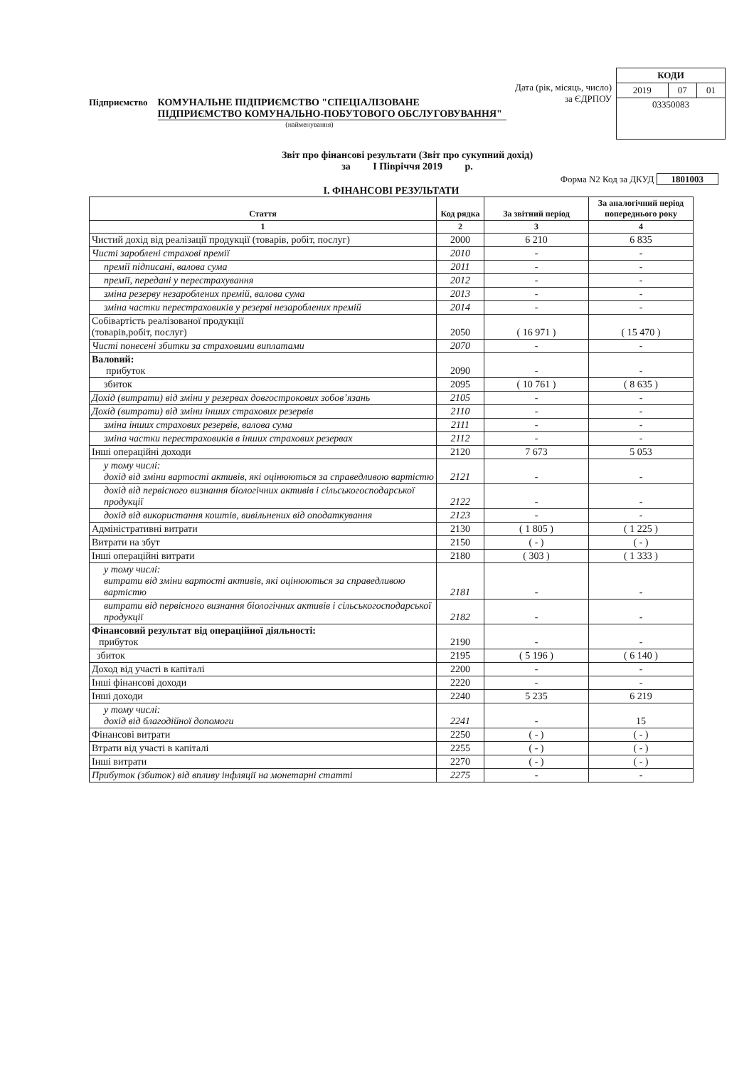Дата (рік, місяць, число)
за ЄДРПОУ
| КОДИ | | |
| 2019 | 07 | 01 |
| 03350083 | | |
Підприємство КОМУНАЛЬНЕ ПІДПРИЄМСТВО "СПЕЦІАЛІЗОВАНЕ ПІДПРИЄМСТВО КОМУНАЛЬНО-ПОБУТОВОГО ОБСЛУГОВУВАННЯ"
(найменування)
Звіт про фінансові результати (Звіт про сукупний дохід)
за І Півріччя 2019 р.
Форма N2 Код за ДКУД 1801003
І. ФІНАНСОВІ РЕЗУЛЬТАТИ
| Стаття | Код рядка | За звітний період | За аналогічний період попереднього року |
| --- | --- | --- | --- |
| 1 | 2 | 3 | 4 |
| Чистий дохід від реалізації продукції (товарів, робіт, послуг) | 2000 | 6 210 | 6 835 |
| Чисті зароблені страхові премії | 2010 | - | - |
| премії підписані, валова сума | 2011 | - | - |
| премії, передані у перестрахування | 2012 | - | - |
| зміна резерву незароблених премій, валова сума | 2013 | - | - |
| зміна частки перестраховиків у резерві незароблених премій | 2014 | - | - |
| Собівартість реалізованої продукції (товарів,робіт, послуг) | 2050 | ( 16 971 ) | ( 15 470 ) |
| Чисті понесені збитки за страховими виплатами | 2070 | - | - |
| Валовий: прибуток | 2090 | - | - |
| збиток | 2095 | ( 10 761 ) | ( 8 635 ) |
| Дохід (витрати) від зміни у резервах довгострокових зобов’язань | 2105 | - | - |
| Дохід (витрати) від зміни інших страхових резервів | 2110 | - | - |
| зміна інших страхових резервів, валова сума | 2111 | - | - |
| зміна частки перестраховиків в інших страхових резервах | 2112 | - | - |
| Інші операційні доходи | 2120 | 7 673 | 5 053 |
| у тому числі: дохід від зміни вартості активів, які оцінюються за справедливою вартістю | 2121 | - | - |
| дохід від первісного визнання біологічних активів і сільськогосподарської продукції | 2122 | - | - |
| дохід від використання коштів, вивільнених від оподаткування | 2123 | - | - |
| Адміністративні витрати | 2130 | ( 1 805 ) | ( 1 225 ) |
| Витрати на збут | 2150 | ( - ) | ( - ) |
| Інші операційні витрати | 2180 | ( 303 ) | ( 1 333 ) |
| у тому числі: витрати від зміни вартості активів, які оцінюються за справедливою вартістю | 2181 | - | - |
| витрати від первісного визнання біологічних активів і сільськогосподарської продукції | 2182 | - | - |
| Фінансовий результат від операційної діяльності: прибуток | 2190 | - | - |
| збиток | 2195 | ( 5 196 ) | ( 6 140 ) |
| Доход від участі в капіталі | 2200 | - | - |
| Інші фінансові доходи | 2220 | - | - |
| Інші доходи | 2240 | 5 235 | 6 219 |
| у тому числі: дохід від благодійної допомоги | 2241 | - | 15 |
| Фінансові витрати | 2250 | ( - ) | ( - ) |
| Втрати від участі в капіталі | 2255 | ( - ) | ( - ) |
| Інші витрати | 2270 | ( - ) | ( - ) |
| Прибуток (збиток) від впливу інфляції на монетарні статті | 2275 | - | - |